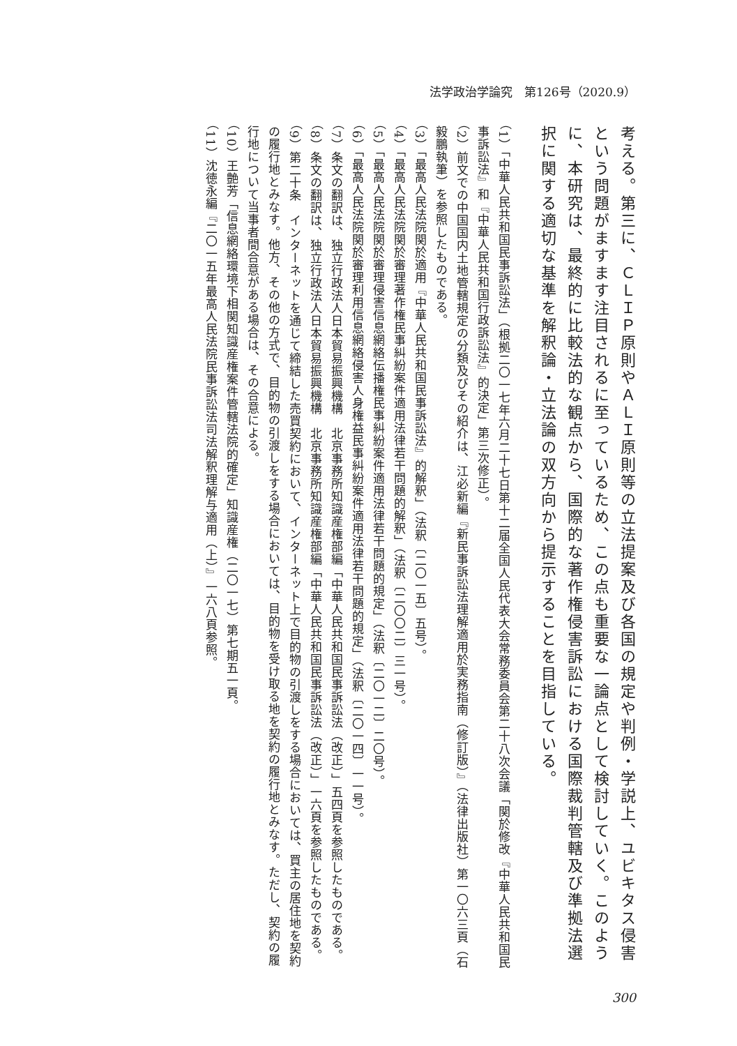法学政治学論究　第126号（2020.9）
考える。第三に、ＣＬＩＰ原則やＡＬＩ原則等の立法提案及び各国の規定や判例・学説上、ユビキタス侵害という問題がますます注目されるに至っているため、この点も重要な一論点として検討していく。このように、本研究は、最終的に比較法的な観点から、国際的な著作権侵害訴訟における国際裁判管轄及び準拠法選択に関する適切な基準を解釈論・立法論の双方向から提示することを目指している。
（1）「中華人民共和国民事訴訟法」（根拠二〇一七年六月二十七日第十二届全国人民代表大会常務委員会第二十八次会議「関於修改『中華人民共和国民事訴訟法』和『中華人民共和国行政訴訟法』的決定」第三次修正）。
（2）前文での中国国内土地管轄規定の分類及びその紹介は、江必新編『新民事訴訟法理解適用於実務指南（修訂版）』（法律出版社）第一〇六三頁（石毅鵬執筆）を参照したものである。
（3）「最高人民法院関於適用『中華人民共和国民事訴訟法』的解釈」（法釈〔二〇一五〕五号）。
（4）「最高人民法院関於審理著作権民事糾紛案件適用法律若干問題的解釈」（法釈〔二〇〇二〕三一号）。
（5）「最高人民法院関於審理侵害信息網絡伝播権民事糾紛案件適用法律若干問題的規定」（法釈〔二〇一二〕二〇号）。
（6）「最高人民法院関於審理利用信息網絡侵害人身権益民事糾紛案件適用法律若干問題的規定」（法釈〔二〇一四〕一一号）。
（7）条文の翻訳は、独立行政法人日本貿易振興機構　北京事務所知識産権部編「中華人民共和国民事訴訟法（改正）」五四頁を参照したものである。
（8）条文の翻訳は、独立行政法人日本貿易振興機構　北京事務所知識産権部編「中華人民共和国民事訴訟法（改正）」一六頁を参照したものである。
（9）第二十条　インターネットを通じて締結した売買契約において、インターネット上で目的物の引渡しをする場合においては、買主の居住地を契約の履行地とみなす。他方、その他の方式で、目的物の引渡しをする場合においては、目的物を受け取る地を契約の履行地とみなす。ただし、契約の履行地について当事者間合意がある場合は、その合意による。
（10）王艶芳「信息網絡環境下相関知識産権案件管轄法院的確定」知識産権（二〇一七）第七期五一頁。
（11）沈徳永編『二〇一五年最高人民法院民事訴訟法司法解釈理解与適用（上）』一六八頁参照。
300